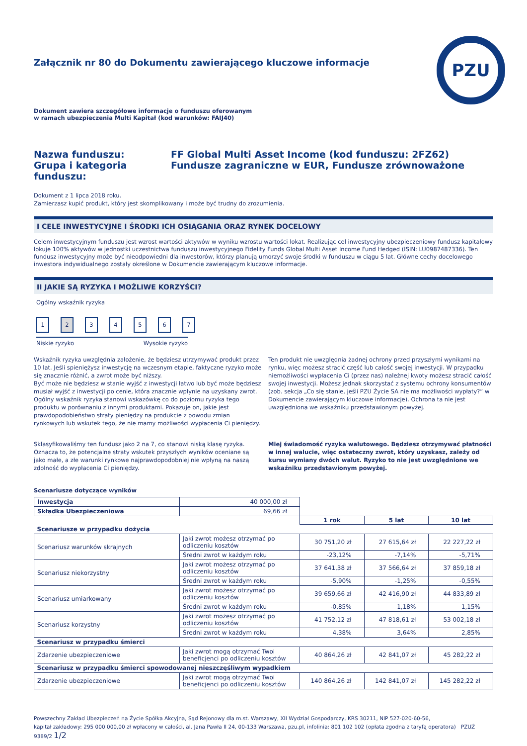PZU
Załącznik nr 80 do Dokumentu zawierającego kluczowe informacje
Dokument zawiera szczegółowe informacje o funduszu oferowanym
w ramach ubezpieczenia Multi Kapitał (kod warunków: FAIJ40)
Nazwa funduszu:
FF Global Multi Asset Income (kod funduszu: 2FZ62)
Grupa i kategoria funduszu:
Fundusze zagraniczne w EUR, Fundusze zrównoważone
Dokument z 1 lipca 2018 roku.
Zamierzasz kupić produkt, który jest skomplikowany i może być trudny do zrozumienia.
I CELE INWESTYCYJNE I ŚRODKI ICH OSIĄGANIA ORAZ RYNEK DOCELOWY
Celem inwestycyjnym funduszu jest wzrost wartości aktywów w wyniku wzrostu wartości lokat. Realizując cel inwestycyjny ubezpieczeniowy fundusz kapitałowy lokuje 100% aktywów w jednostki uczestnictwa funduszu inwestycyjnego Fidelity Funds Global Multi Asset Income Fund Hedged (ISIN: LU0987487336). Ten fundusz inwestycyjny może być nieodpowiedni dla inwestorów, którzy planują umorzyć swoje środki w funduszu w ciągu 5 lat. Główne cechy docelowego inwestora indywidualnego zostały określone w Dokumencie zawierającym kluczowe informacje.
II JAKIE SĄ RYZYKA I MOŻLIWE KORZYŚCI?
Ogólny wskaźnik ryzyka
1234567
Niskie ryzyko Wysokie ryzyko
Wskaźnik ryzyka uwzględnia założenie, że będziesz utrzymywać produkt przez 10 lat. Jeśli spieniężysz inwestycję na wczesnym etapie, faktyczne ryzyko może się znacznie różnić, a zwrot może być niższy.
Być może nie będziesz w stanie wyjść z inwestycji łatwo lub być może będziesz musiał wyjść z inwestycji po cenie, która znacznie wpłynie na uzyskany zwrot. Ogólny wskaźnik ryzyka stanowi wskazówkę co do poziomu ryzyka tego produktu w porównaniu z innymi produktami. Pokazuje on, jakie jest prawdopodobieństwo straty pieniędzy na produkcie z powodu zmian rynkowych lub wskutek tego, że nie mamy możliwości wypłacenia Ci pieniędzy.
Ten produkt nie uwzględnia żadnej ochrony przed przyszłymi wynikami na rynku, więc możesz stracić część lub całość swojej inwestycji. W przypadku niemożliwości wypłacenia Ci (przez nas) należnej kwoty możesz stracić całość swojej inwestycji. Możesz jednak skorzystać z systemu ochrony konsumentów (zob. sekcja „Co się stanie, jeśli PZU Życie SA nie ma możliwości wypłaty?” w Dokumencie zawierającym kluczowe informacje). Ochrona ta nie jest uwzględniona we wskaźniku przedstawionym powyżej.
Sklasyfikowaliśmy ten fundusz jako 2 na 7, co stanowi niską klasę ryzyka. Oznacza to, że potencjalne straty wskutek przyszłych wyników oceniane są jako małe, a złe warunki rynkowe najprawdopodobniej nie wpłyną na naszą zdolność do wypłacenia Ci pieniędzy.
Miej świadomość ryzyka walutowego. Będziesz otrzymywać płatności w innej walucie, więc ostateczny zwrot, który uzyskasz, zależy od kursu wymiany dwóch walut. Ryzyko to nie jest uwzględnione we wskaźniku przedstawionym powyżej.
Scenariusze dotyczące wyników
| Inwestycja | 40 000,00 zł | | | |
| Składka Ubezpieczeniowa | 69,66 zł | | | |
| | | 1 rok | 5 lat | 10 lat |
| Scenariusze w przypadku dożycia | | | | |
| Scenariusz warunków skrajnych | Jaki zwrot możesz otrzymać po odliczeniu kosztów | 30 751,20 zł | 27 615,64 zł | 22 227,22 zł |
| | Średni zwrot w każdym roku | -23,12% | -7,14% | -5,71% |
| Scenariusz niekorzystny | Jaki zwrot możesz otrzymać po odliczeniu kosztów | 37 641,38 zł | 37 566,64 zł | 37 859,18 zł |
| | Średni zwrot w każdym roku | -5,90% | -1,25% | -0,55% |
| Scenariusz umiarkowany | Jaki zwrot możesz otrzymać po odliczeniu kosztów | 39 659,66 zł | 42 416,90 zł | 44 833,89 zł |
| | Średni zwrot w każdym roku | -0,85% | 1,18% | 1,15% |
| Scenariusz korzystny | Jaki zwrot możesz otrzymać po odliczeniu kosztów | 41 752,12 zł | 47 818,61 zł | 53 002,18 zł |
| | Średni zwrot w każdym roku | 4,38% | 3,64% | 2,85% |
| Scenariusz w przypadku śmierci | | | | |
| Zdarzenie ubezpieczeniowe | Jaki zwrot mogą otrzymać Twoi beneficjenci po odliczeniu kosztów | 40 864,26 zł | 42 841,07 zł | 45 282,22 zł |
| Scenariusz w przypadku śmierci spowodowanej nieszczęśliwym wypadkiem | | | | |
| Zdarzenie ubezpieczeniowe | Jaki zwrot mogą otrzymać Twoi beneficjenci po odliczeniu kosztów | 140 864,26 zł | 142 841,07 zł | 145 282,22 zł |
Powszechny Zakład Ubezpieczeń na Życie Spółka Akcyjna, Sąd Rejonowy dla m.st. Warszawy, XII Wydział Gospodarczy, KRS 30211, NIP 527-020-60-56,
kapitał zakładowy: 295 000 000,00 zł wpłacony w całości, al. Jana Pawła II 24, 00-133 Warszawa, pzu.pl, infolinia: 801 102 102 (opłata zgodna z taryfą operatora) PZUŻ 9389/2 1/2